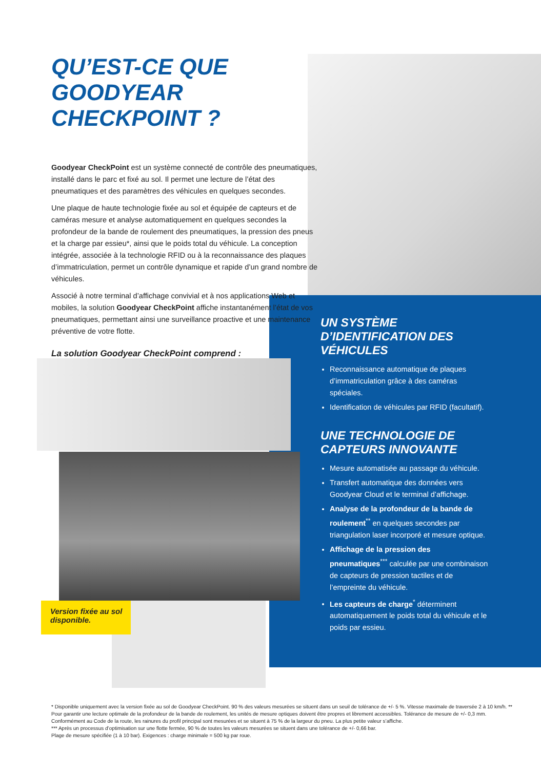QU’EST-CE QUE GOODYEAR CHECKPOINT ?
Goodyear CheckPoint est un système connecté de contrôle des pneumatiques, installé dans le parc et fixé au sol. Il permet une lecture de l’état des pneumatiques et des paramètres des véhicules en quelques secondes.
Une plaque de haute technologie fixée au sol et équipée de capteurs et de caméras mesure et analyse automatiquement en quelques secondes la profondeur de la bande de roulement des pneumatiques, la pression des pneus et la charge par essieu*, ainsi que le poids total du véhicule. La conception intégrée, associée à la technologie RFID ou à la reconnaissance des plaques d’immatriculation, permet un contrôle dynamique et rapide d’un grand nombre de véhicules.
Associé à notre terminal d’affichage convivial et à nos applications Web et mobiles, la solution Goodyear CheckPoint affiche instantanément l’état de vos pneumatiques, permettant ainsi une surveillance proactive et une maintenance préventive de votre flotte.
La solution Goodyear CheckPoint comprend :
UN SYSTÈME D’IDENTIFICATION DES VÉHICULES
Reconnaissance automatique de plaques d’immatriculation grâce à des caméras spéciales.
Identification de véhicules par RFID (facultatif).
UNE TECHNOLOGIE DE CAPTEURS INNOVANTE
Mesure automatisée au passage du véhicule.
Transfert automatique des données vers Goodyear Cloud et le terminal d’affichage.
Analyse de la profondeur de la bande de roulement<sup>**</sup> en quelques secondes par triangulation laser incorporé et mesure optique.
Affichage de la pression des pneumatiques<sup>***</sup> calculée par une combinaison de capteurs de pression tactiles et de l’empreinte du véhicule.
Les capteurs de charge<sup>*</sup> déterminent automatiquement le poids total du véhicule et le poids par essieu.
Version fixée au sol disponible.
* Disponible uniquement avec la version fixée au sol de Goodyear CheckPoint. 90 % des valeurs mesurées se situent dans un seuil de tolérance de +/- 5 %. Vitesse maximale de traversée 2 à 10 km/h. ** Pour garantir une lecture optimale de la profondeur de la bande de roulement, les unités de mesure optiques doivent être propres et librement accessibles. Tolérance de mesure de +/- 0,3 mm. Conformément au Code de la route, les rainures du profil principal sont mesurées et se situent à 75 % de la largeur du pneu. La plus petite valeur s’affiche.
*** Après un processus d’optimisation sur une flotte fermée, 90 % de toutes les valeurs mesurées se situent dans une tolérance de +/- 0,66 bar.
Plage de mesure spécifiée (1 à 10 bar). Exigences : charge minimale = 500 kg par roue.